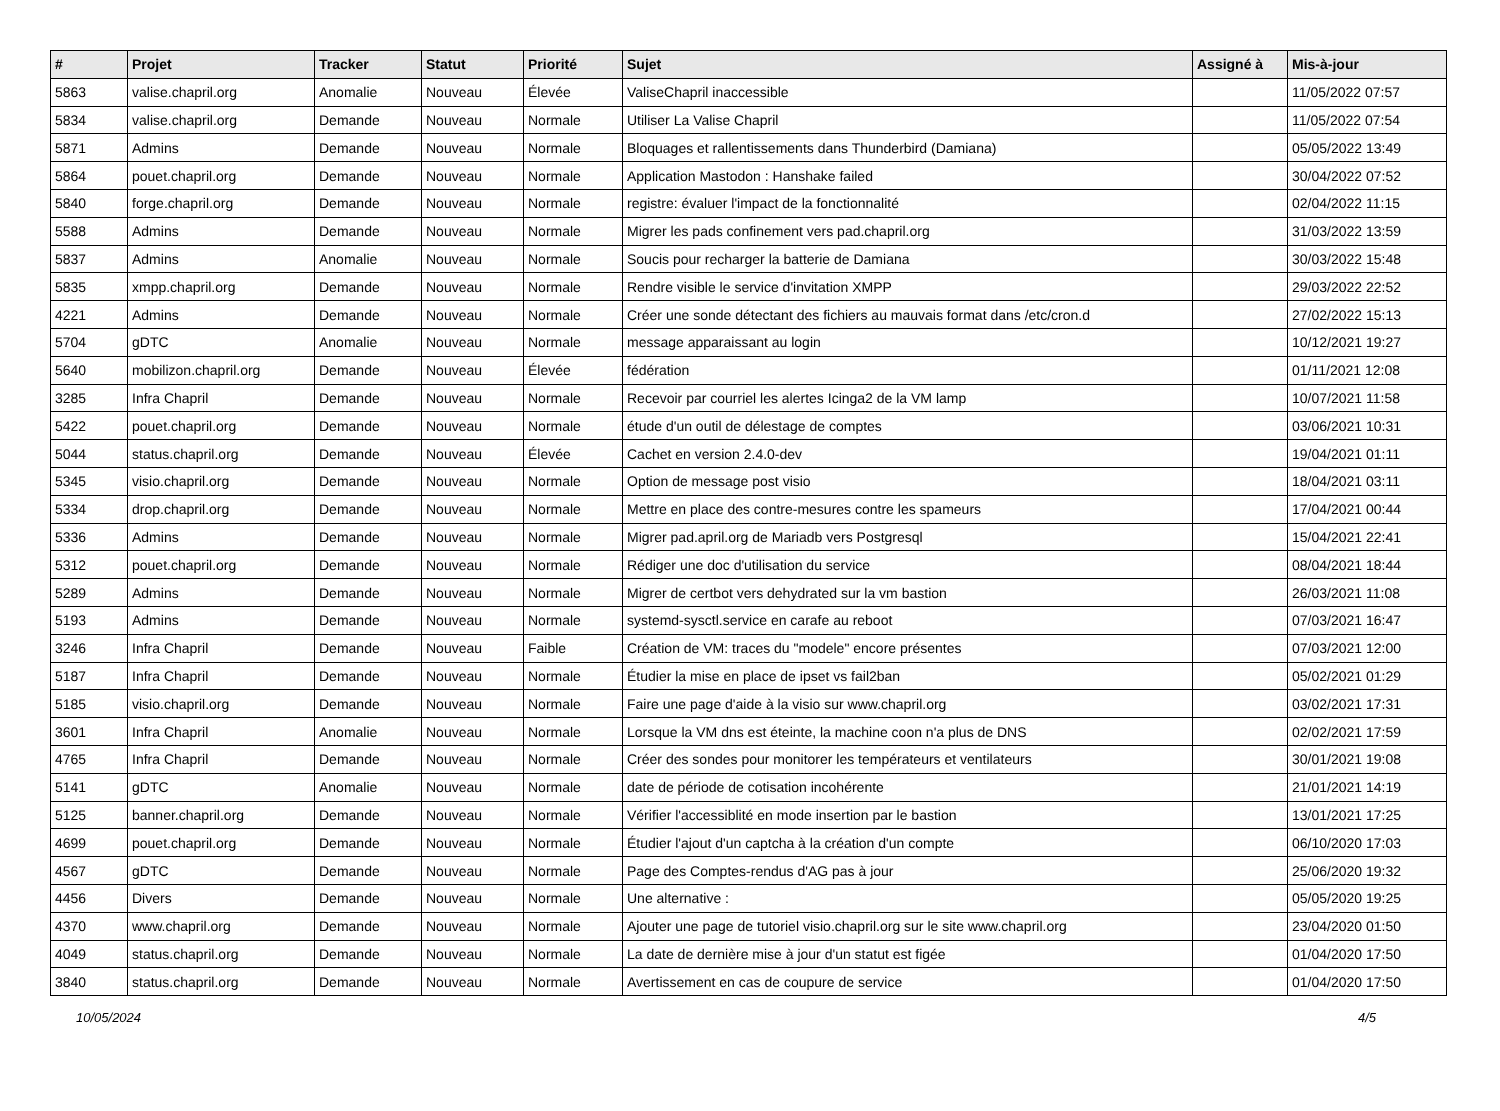| # | Projet | Tracker | Statut | Priorité | Sujet | Assigné à | Mis-à-jour |
| --- | --- | --- | --- | --- | --- | --- | --- |
| 5863 | valise.chapril.org | Anomalie | Nouveau | Élevée | ValiseChapril inaccessible | | 11/05/2022 07:57 |
| 5834 | valise.chapril.org | Demande | Nouveau | Normale | Utiliser La Valise Chapril | | 11/05/2022 07:54 |
| 5871 | Admins | Demande | Nouveau | Normale | Bloquages et rallentissements dans Thunderbird (Damiana) | | 05/05/2022 13:49 |
| 5864 | pouet.chapril.org | Demande | Nouveau | Normale | Application Mastodon : Hanshake failed | | 30/04/2022 07:52 |
| 5840 | forge.chapril.org | Demande | Nouveau | Normale | registre: évaluer l'impact de la fonctionnalité | | 02/04/2022 11:15 |
| 5588 | Admins | Demande | Nouveau | Normale | Migrer les pads confinement vers pad.chapril.org | | 31/03/2022 13:59 |
| 5837 | Admins | Anomalie | Nouveau | Normale | Soucis pour recharger la batterie de Damiana | | 30/03/2022 15:48 |
| 5835 | xmpp.chapril.org | Demande | Nouveau | Normale | Rendre visible le service d'invitation XMPP | | 29/03/2022 22:52 |
| 4221 | Admins | Demande | Nouveau | Normale | Créer une sonde détectant des fichiers au mauvais format dans /etc/cron.d | | 27/02/2022 15:13 |
| 5704 | gDTC | Anomalie | Nouveau | Normale | message apparaissant au login | | 10/12/2021 19:27 |
| 5640 | mobilizon.chapril.org | Demande | Nouveau | Élevée | fédération | | 01/11/2021 12:08 |
| 3285 | Infra Chapril | Demande | Nouveau | Normale | Recevoir par courriel les alertes Icinga2 de la VM lamp | | 10/07/2021 11:58 |
| 5422 | pouet.chapril.org | Demande | Nouveau | Normale | étude d'un outil de délestage de comptes | | 03/06/2021 10:31 |
| 5044 | status.chapril.org | Demande | Nouveau | Élevée | Cachet en version 2.4.0-dev | | 19/04/2021 01:11 |
| 5345 | visio.chapril.org | Demande | Nouveau | Normale | Option de message post visio | | 18/04/2021 03:11 |
| 5334 | drop.chapril.org | Demande | Nouveau | Normale | Mettre en place des contre-mesures contre les spameurs | | 17/04/2021 00:44 |
| 5336 | Admins | Demande | Nouveau | Normale | Migrer pad.april.org de Mariadb vers Postgresql | | 15/04/2021 22:41 |
| 5312 | pouet.chapril.org | Demande | Nouveau | Normale | Rédiger une doc d'utilisation du service | | 08/04/2021 18:44 |
| 5289 | Admins | Demande | Nouveau | Normale | Migrer de certbot vers dehydrated sur la vm bastion | | 26/03/2021 11:08 |
| 5193 | Admins | Demande | Nouveau | Normale | systemd-sysctl.service en carafe au reboot | | 07/03/2021 16:47 |
| 3246 | Infra Chapril | Demande | Nouveau | Faible | Création de VM: traces du "modele" encore présentes | | 07/03/2021 12:00 |
| 5187 | Infra Chapril | Demande | Nouveau | Normale | Étudier la mise en place de ipset vs fail2ban | | 05/02/2021 01:29 |
| 5185 | visio.chapril.org | Demande | Nouveau | Normale | Faire une page d'aide à la visio sur www.chapril.org | | 03/02/2021 17:31 |
| 3601 | Infra Chapril | Anomalie | Nouveau | Normale | Lorsque la VM dns est éteinte, la machine coon n'a plus de DNS | | 02/02/2021 17:59 |
| 4765 | Infra Chapril | Demande | Nouveau | Normale | Créer des sondes pour monitorer les températeurs et ventilateurs | | 30/01/2021 19:08 |
| 5141 | gDTC | Anomalie | Nouveau | Normale | date de période de cotisation incohérente | | 21/01/2021 14:19 |
| 5125 | banner.chapril.org | Demande | Nouveau | Normale | Vérifier l'accessiblité en mode insertion par le bastion | | 13/01/2021 17:25 |
| 4699 | pouet.chapril.org | Demande | Nouveau | Normale | Étudier l'ajout d'un captcha à la création d'un compte | | 06/10/2020 17:03 |
| 4567 | gDTC | Demande | Nouveau | Normale | Page des Comptes-rendus d'AG pas à jour | | 25/06/2020 19:32 |
| 4456 | Divers | Demande | Nouveau | Normale | Une alternative : | | 05/05/2020 19:25 |
| 4370 | www.chapril.org | Demande | Nouveau | Normale | Ajouter une page de tutoriel visio.chapril.org sur le site www.chapril.org | | 23/04/2020 01:50 |
| 4049 | status.chapril.org | Demande | Nouveau | Normale | La date de dernière mise à jour d'un statut est figée | | 01/04/2020 17:50 |
| 3840 | status.chapril.org | Demande | Nouveau | Normale | Avertissement en cas de coupure de service | | 01/04/2020 17:50 |
10/05/2024 4/5